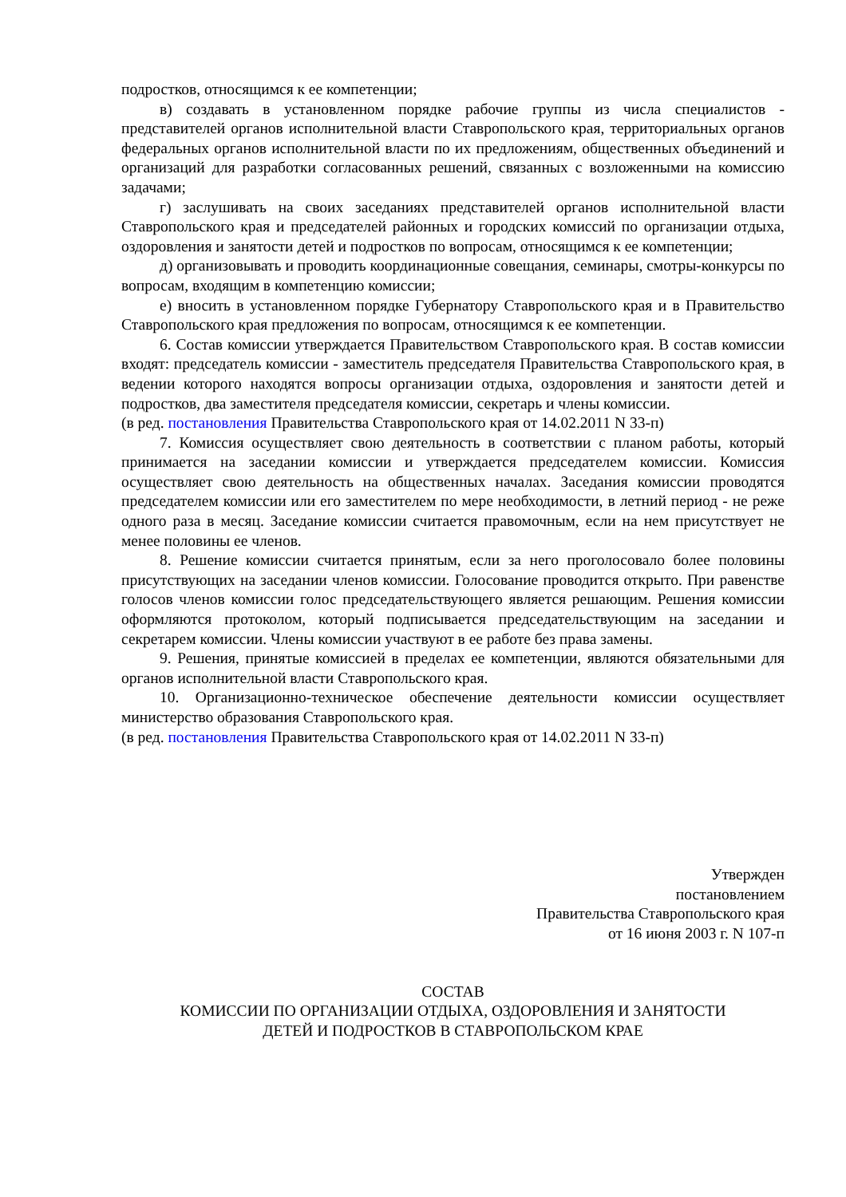подростков, относящимся к ее компетенции;
в) создавать в установленном порядке рабочие группы из числа специалистов - представителей органов исполнительной власти Ставропольского края, территориальных органов федеральных органов исполнительной власти по их предложениям, общественных объединений и организаций для разработки согласованных решений, связанных с возложенными на комиссию задачами;
г) заслушивать на своих заседаниях представителей органов исполнительной власти Ставропольского края и председателей районных и городских комиссий по организации отдыха, оздоровления и занятости детей и подростков по вопросам, относящимся к ее компетенции;
д) организовывать и проводить координационные совещания, семинары, смотры-конкурсы по вопросам, входящим в компетенцию комиссии;
е) вносить в установленном порядке Губернатору Ставропольского края и в Правительство Ставропольского края предложения по вопросам, относящимся к ее компетенции.
6. Состав комиссии утверждается Правительством Ставропольского края. В состав комиссии входят: председатель комиссии - заместитель председателя Правительства Ставропольского края, в ведении которого находятся вопросы организации отдыха, оздоровления и занятости детей и подростков, два заместителя председателя комиссии, секретарь и члены комиссии.
(в ред. постановления Правительства Ставропольского края от 14.02.2011 N 33-п)
7. Комиссия осуществляет свою деятельность в соответствии с планом работы, который принимается на заседании комиссии и утверждается председателем комиссии. Комиссия осуществляет свою деятельность на общественных началах. Заседания комиссии проводятся председателем комиссии или его заместителем по мере необходимости, в летний период - не реже одного раза в месяц. Заседание комиссии считается правомочным, если на нем присутствует не менее половины ее членов.
8. Решение комиссии считается принятым, если за него проголосовало более половины присутствующих на заседании членов комиссии. Голосование проводится открыто. При равенстве голосов членов комиссии голос председательствующего является решающим. Решения комиссии оформляются протоколом, который подписывается председательствующим на заседании и секретарем комиссии. Члены комиссии участвуют в ее работе без права замены.
9. Решения, принятые комиссией в пределах ее компетенции, являются обязательными для органов исполнительной власти Ставропольского края.
10. Организационно-техническое обеспечение деятельности комиссии осуществляет министерство образования Ставропольского края.
(в ред. постановления Правительства Ставропольского края от 14.02.2011 N 33-п)
Утвержден
постановлением
Правительства Ставропольского края
от 16 июня 2003 г. N 107-п
СОСТАВ
КОМИССИИ ПО ОРГАНИЗАЦИИ ОТДЫХА, ОЗДОРОВЛЕНИЯ И ЗАНЯТОСТИ
ДЕТЕЙ И ПОДРОСТКОВ В СТАВРОПОЛЬСКОМ КРАЕ